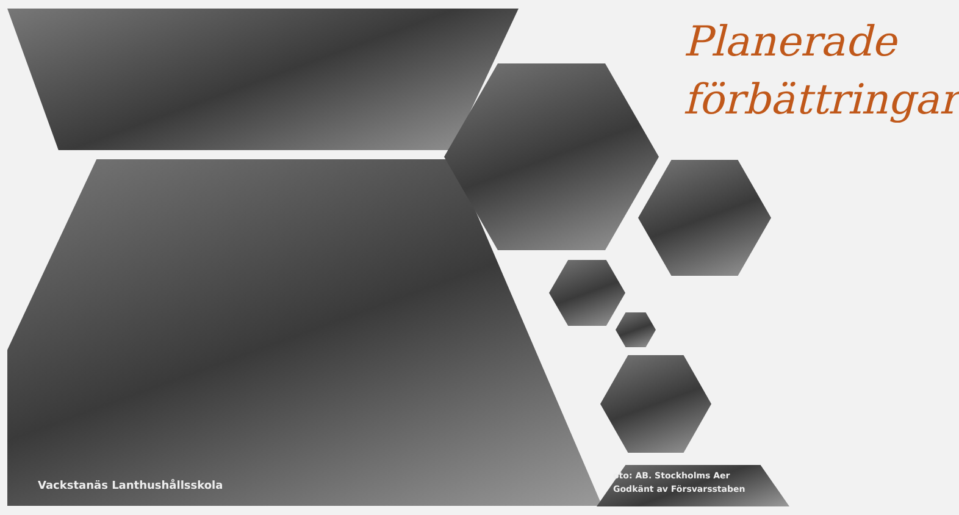Planerade
förbättringar
Vackstanäs Lanthushållsskola
oto: AB. Stockholms Aer
Godkänt av Försvarsstaben